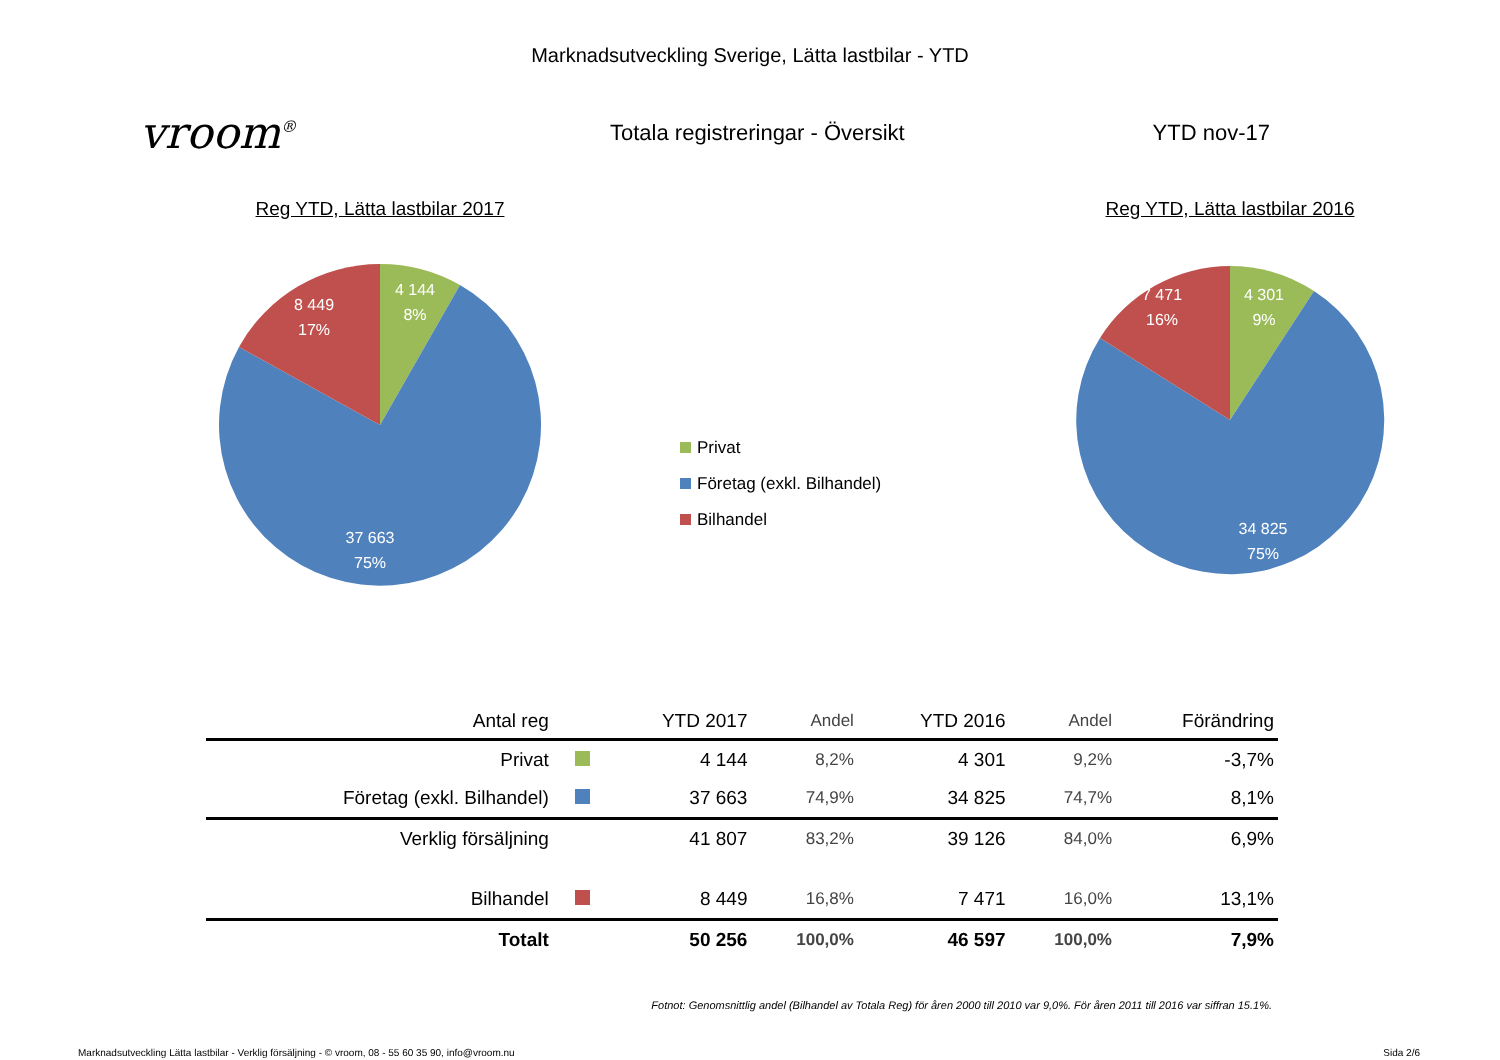Marknadsutveckling Sverige, Lätta lastbilar - YTD
vroom<sup>®</sup>
Totala registreringar - Översikt YTD nov-17
Reg YTD, Lätta lastbilar 2017
4 144
8%
8 449
17%
37 663
75%
Privat
Företag (exkl. Bilhandel)
Bilhandel
Reg YTD, Lätta lastbilar 2016
4 301
9%
7 471
16%
34 825
75%
| Antal reg | | YTD 2017 | Andel | YTD 2016 | Andel | Förändring |
| --- | --- | --- | --- | --- | --- | --- |
| Privat | | 4 144 | 8,2% | 4 301 | 9,2% | -3,7% |
| Företag (exkl. Bilhandel) | | 37 663 | 74,9% | 34 825 | 74,7% | 8,1% |
| Verklig försäljning | | 41 807 | 83,2% | 39 126 | 84,0% | 6,9% |
| Bilhandel | | 8 449 | 16,8% | 7 471 | 16,0% | 13,1% |
| Totalt | | 50 256 | 100,0% | 46 597 | 100,0% | 7,9% |
Fotnot: Genomsnittlig andel (Bilhandel av Totala Reg) för åren 2000 till 2010 var 9,0%. För åren 2011 till 2016 var siffran 15.1%.
Marknadsutveckling Lätta lastbilar - Verklig försäljning - © vroom, 08 - 55 60 35 90, info@vroom.nu Sida 2/6